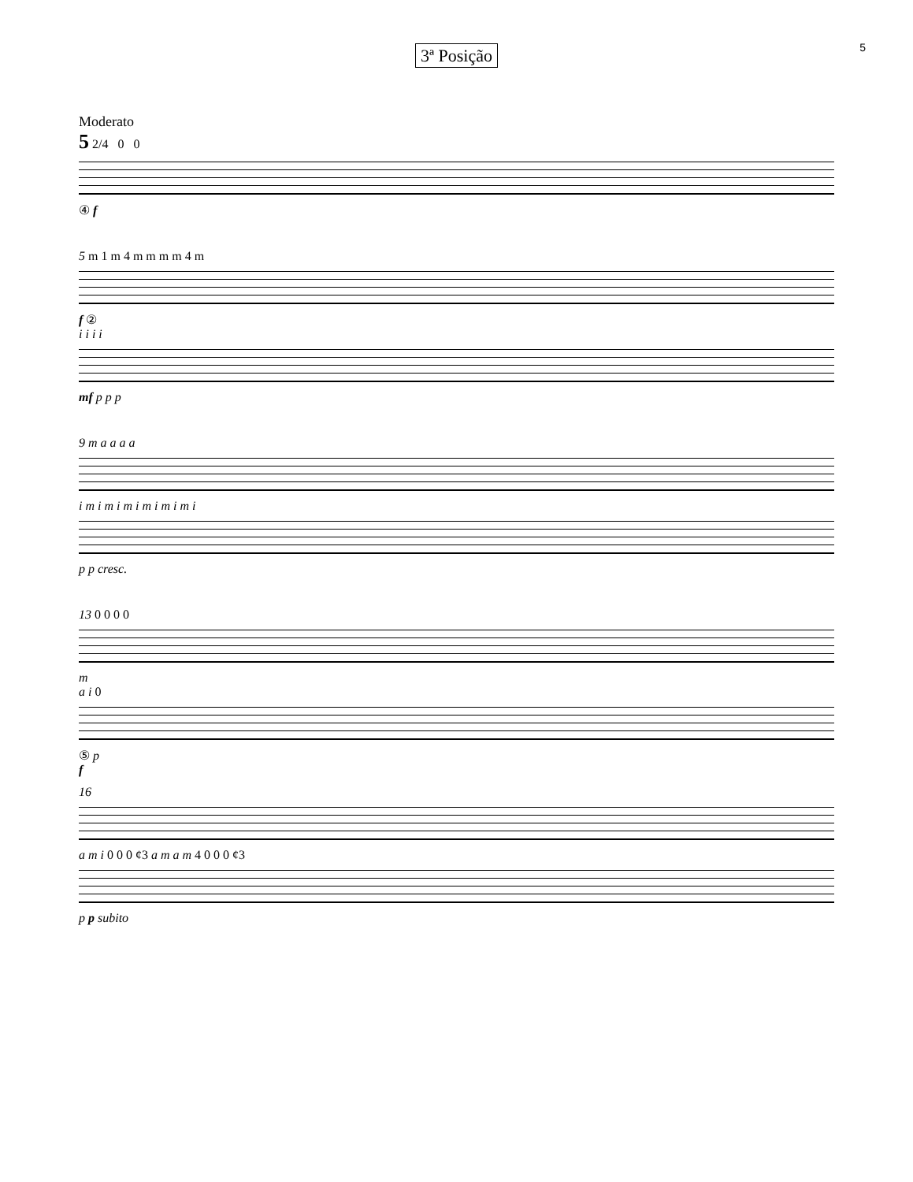5
3ª Posição
Moderato
5 2/4 0 0
④ f
5 m 1 m 4 m m m m 4 m
f ②
i i i i
mf p p p
9 m a a a a
i m i m i m i m i m i m i
p p cresc.
13 0 0 0 0
m
a i 0
⑤ p
f
16
a m i 0 0 0 ¢3 a m a m 4 0 0 0 ¢3
p p subito